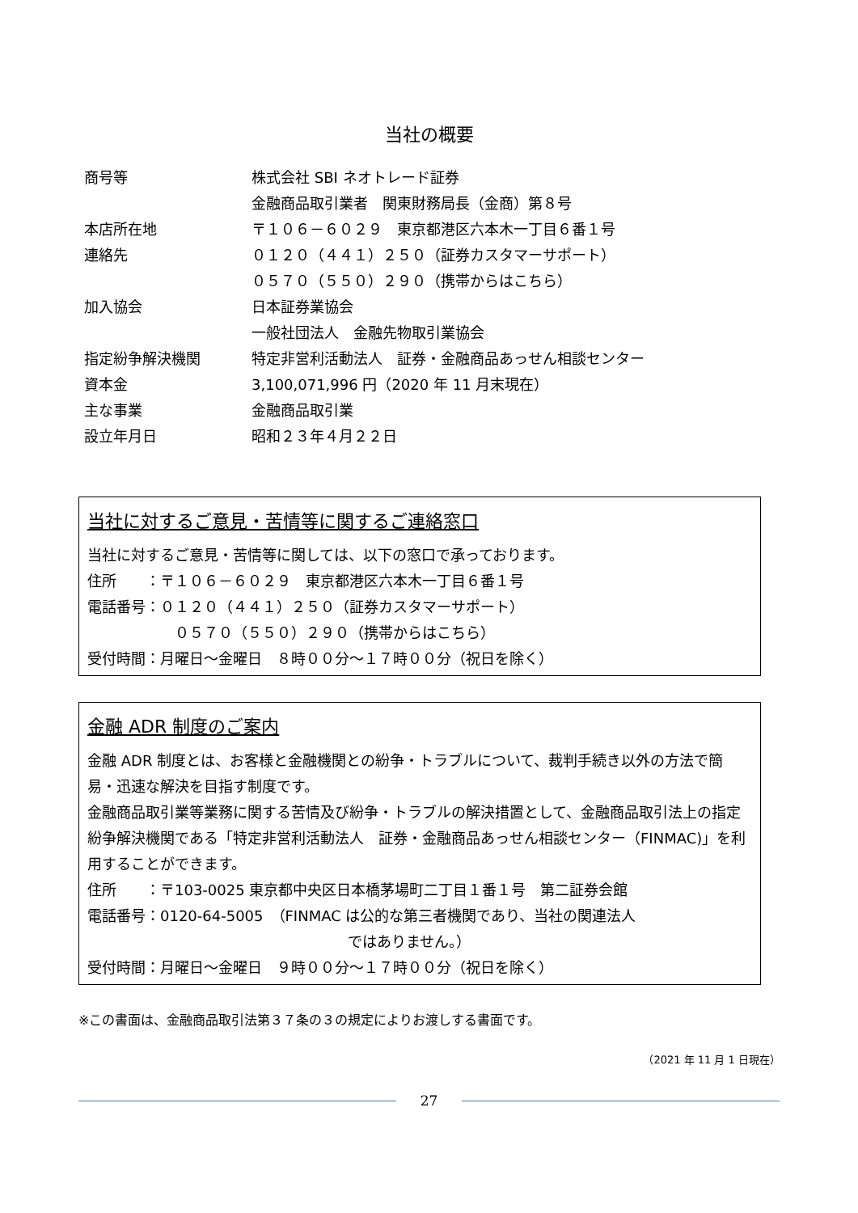当社の概要
| 商号等 | 株式会社 SBI ネオトレード証券 |
| | 金融商品取引業者 関東財務局長（金商）第８号 |
| 本店所在地 | 〒１０６－６０２９ 東京都港区六本木一丁目６番１号 |
| 連絡先 | ０１２０（４４１）２５０（証券カスタマーサポート） |
| | ０５７０（５５０）２９０（携帯からはこちら） |
| 加入協会 | 日本証券業協会 |
| | 一般社団法人 金融先物取引業協会 |
| 指定紛争解決機関 | 特定非営利活動法人 証券・金融商品あっせん相談センター |
| 資本金 | 3,100,071,996 円（2020 年 11 月末現在） |
| 主な事業 | 金融商品取引業 |
| 設立年月日 | 昭和２３年４月２２日 |
当社に対するご意見・苦情等に関するご連絡窓口
当社に対するご意見・苦情等に関しては、以下の窓口で承っております。
住所　　：〒１０６－６０２９　東京都港区六本木一丁目６番１号
電話番号：０１２０（４４１）２５０（証券カスタマーサポート）
０５７０（５５０）２９０（携帯からはこちら）
受付時間：月曜日～金曜日　８時００分～１７時００分（祝日を除く）
金融 ADR 制度のご案内
金融 ADR 制度とは、お客様と金融機関との紛争・トラブルについて、裁判手続き以外の方法で簡易・迅速な解決を目指す制度です。
金融商品取引業等業務に関する苦情及び紛争・トラブルの解決措置として、金融商品取引法上の指定紛争解決機関である「特定非営利活動法人　証券・金融商品あっせん相談センター（FINMAC)」を利用することができます。
住所　　：〒103-0025 東京都中央区日本橋茅場町二丁目１番１号　第二証券会館
電話番号：0120-64-5005　（FINMAC は公的な第三者機関であり、当社の関連法人
ではありません。）
受付時間：月曜日～金曜日　９時００分～１７時００分（祝日を除く）
※この書面は、金融商品取引法第３７条の３の規定によりお渡しする書面です。
（2021 年 11 月 1 日現在）
27